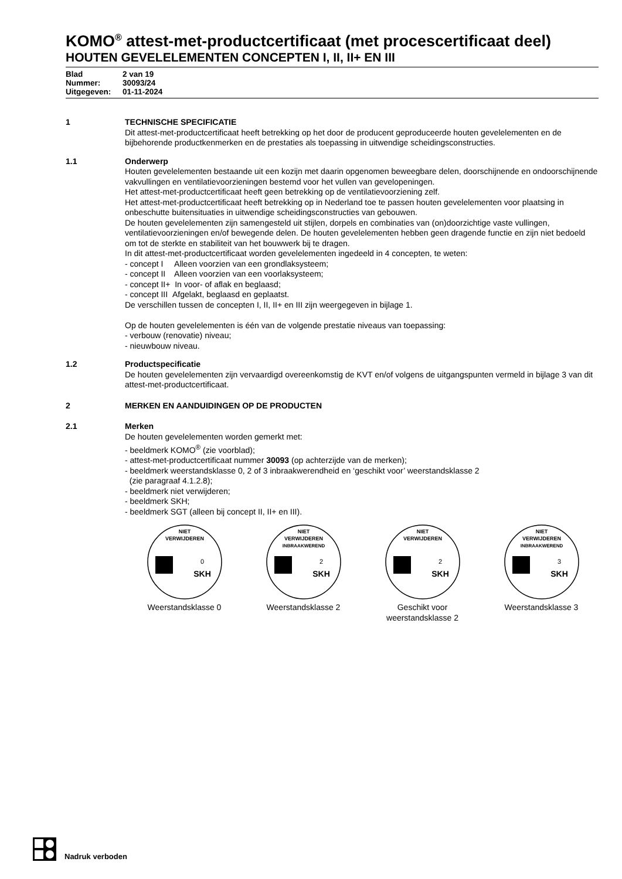KOMO<sup>®</sup> attest-met-productcertificaat (met procescertificaat deel)
HOUTEN GEVELELEMENTEN CONCEPTEN I, II, II+ EN III
Blad 2 van 19
Nummer: 30093/24
Uitgegeven: 01-11-2024
1 TECHNISCHE SPECIFICATIE
Dit attest-met-productcertificaat heeft betrekking op het door de producent geproduceerde houten gevelelementen en de bijbehorende productkenmerken en de prestaties als toepassing in uitwendige scheidingsconstructies.
1.1 Onderwerp
Houten gevelelementen bestaande uit een kozijn met daarin opgenomen beweegbare delen, doorschijnende en ondoorschijnende vakvullingen en ventilatievoorzieningen bestemd voor het vullen van gevelopeningen.
Het attest-met-productcertificaat heeft geen betrekking op de ventilatievoorziening zelf.
Het attest-met-productcertificaat heeft betrekking op in Nederland toe te passen houten gevelelementen voor plaatsing in onbeschutte buitensituaties in uitwendige scheidingsconstructies van gebouwen.
De houten gevelelementen zijn samengesteld uit stijlen, dorpels en combinaties van (on)doorzichtige vaste vullingen, ventilatievoorzieningen en/of bewegende delen. De houten gevelelementen hebben geen dragende functie en zijn niet bedoeld om tot de sterkte en stabiliteit van het bouwwerk bij te dragen.
In dit attest-met-productcertificaat worden gevelelementen ingedeeld in 4 concepten, te weten:
- concept I Alleen voorzien van een grondlaksysteem;
- concept II Alleen voorzien van een voorlaksysteem;
- concept II+ In voor- of aflak en beglaasd;
- concept III Afgelakt, beglaasd en geplaatst.
De verschillen tussen de concepten I, II, II+ en III zijn weergegeven in bijlage 1.
Op de houten gevelelementen is één van de volgende prestatie niveaus van toepassing:
- verbouw (renovatie) niveau;
- nieuwbouw niveau.
1.2 Productspecificatie
De houten gevelelementen zijn vervaardigd overeenkomstig de KVT en/of volgens de uitgangspunten vermeld in bijlage 3 van dit attest-met-productcertificaat.
2 MERKEN EN AANDUIDINGEN OP DE PRODUCTEN
2.1 Merken
De houten gevelelementen worden gemerkt met:
- beeldmerk KOMO<sup>®</sup> (zie voorblad);
- attest-met-productcertificaat nummer 30093 (op achterzijde van de merken);
- beeldmerk weerstandsklasse 0, 2 of 3 inbraakwerendheid en ‘geschikt voor’ weerstandsklasse 2
(zie paragraaf 4.1.2.8);
- beeldmerk niet verwijderen;
- beeldmerk SKH;
- beeldmerk SGT (alleen bij concept II, II+ en III).
NIET
VERWIJDEREN
SKH
0
Weerstandsklasse 0
NIET
VERWIJDEREN
INBRAAKWEREND
SKH
2
Weerstandsklasse 2
NIET
VERWIJDEREN
SKH
2
Geschikt voor
weerstandsklasse 2
NIET
VERWIJDEREN
INBRAAKWEREND
SKH
3
Weerstandsklasse 3
Nadruk verboden